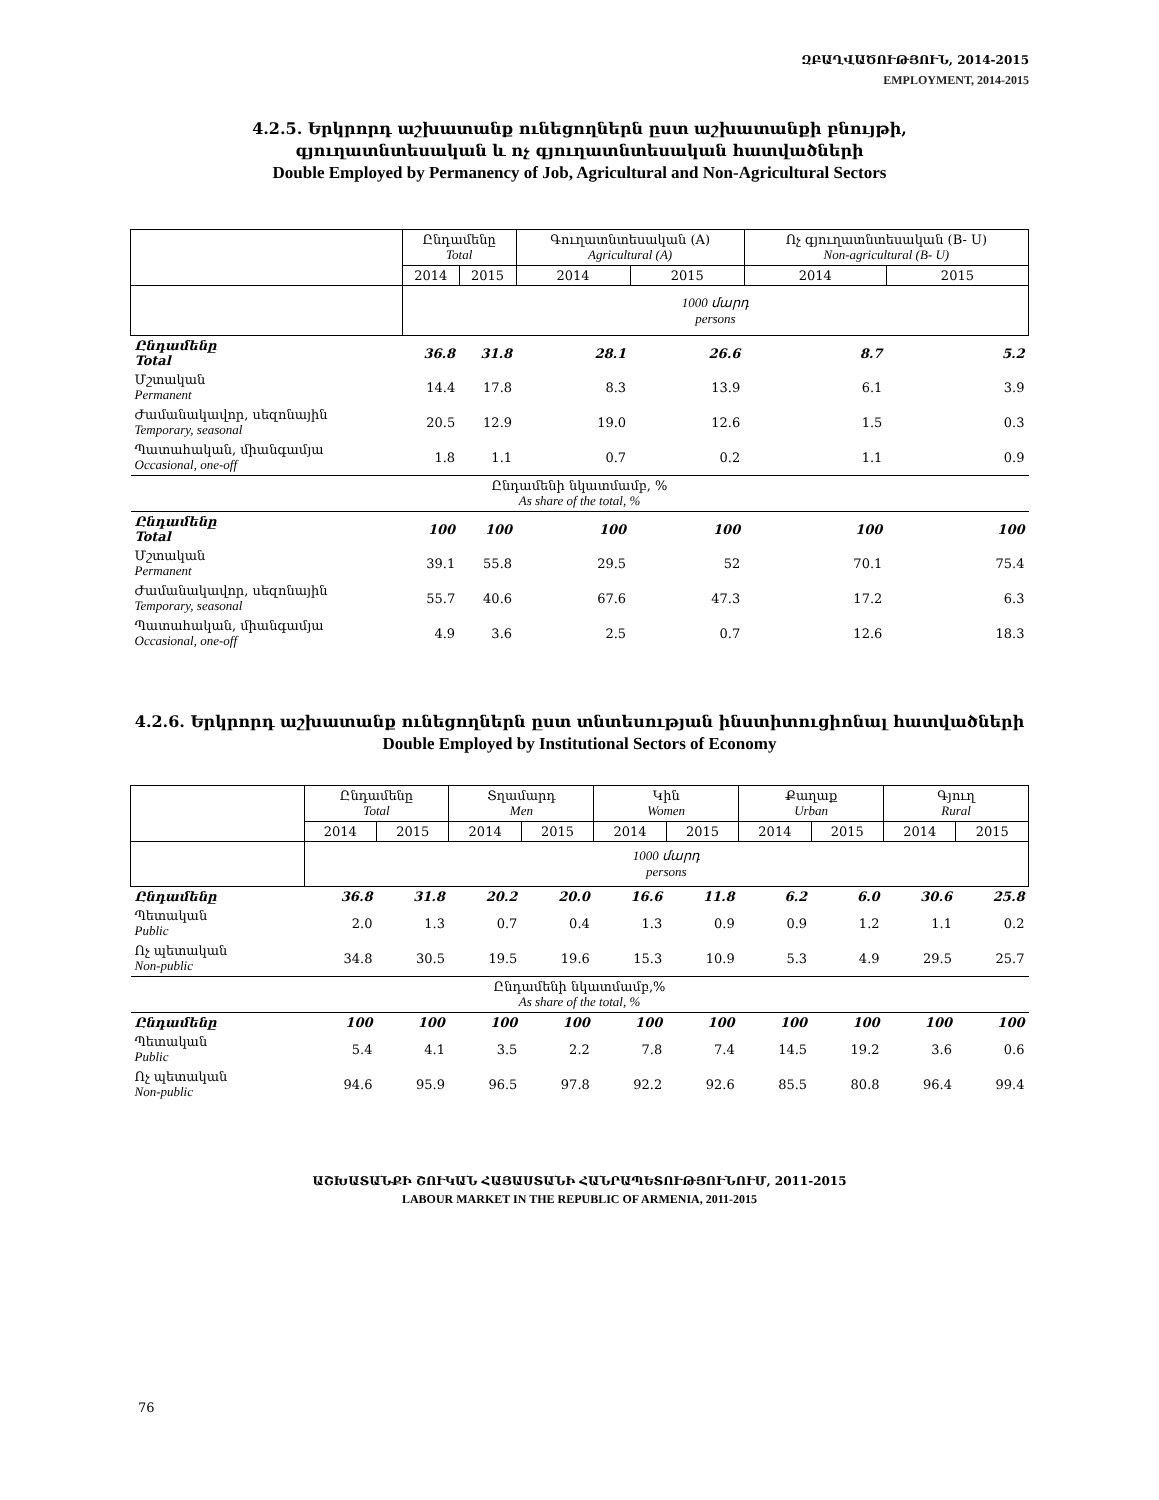ԶԲԱՂՎԱԾՈՒԹՅՈՒՆ, 2014-2015
EMPLOYMENT, 2014-2015
4.2.5. Երկրորդ աշխատանք ունեցողներն ըստ աշխատանքի բնույթի,
գյուղատնտեսական և ոչ գյուղատնտեսական հատվածների
Double Employed by Permanency of Job, Agricultural and Non-Agricultural Sectors
| | Ընդամենը Total | | Գուղատնտեսական (A) Agricultural (A) | | Ոչ գյուղատնտեսական (B- U) Non-agricultural (B- U) | |
| --- | --- | --- | --- | --- | --- | --- |
| | 2014 | 2015 | 2014 | 2015 | 2014 | 2015 |
| | 1000 մարդ persons | | | | | |
| Ընդամենը Total | 36.8 | 31.8 | 28.1 | 26.6 | 8.7 | 5.2 |
| Մշտական Permanent | 14.4 | 17.8 | 8.3 | 13.9 | 6.1 | 3.9 |
| Ժամանակավոր, սեզոնային Temporary, seasonal | 20.5 | 12.9 | 19.0 | 12.6 | 1.5 | 0.3 |
| Պատահական, միանգամյա Occasional, one-off | 1.8 | 1.1 | 0.7 | 0.2 | 1.1 | 0.9 |
| Ընդամենի նկատմամբ, % As share of the total, % | | | | | | |
| Ընդամենը Total | 100 | 100 | 100 | 100 | 100 | 100 |
| Մշտական Permanent | 39.1 | 55.8 | 29.5 | 52 | 70.1 | 75.4 |
| Ժամանակավոր, սեզոնային Temporary, seasonal | 55.7 | 40.6 | 67.6 | 47.3 | 17.2 | 6.3 |
| Պատահական, միանգամյա Occasional, one-off | 4.9 | 3.6 | 2.5 | 0.7 | 12.6 | 18.3 |
4.2.6. Երկրորդ աշխատանք ունեցողներն ըստ տնտեսության ինստիտուցիոնալ հատվածների
Double Employed by Institutional Sectors of Economy
| | Ընդամենը Total | | Տղամարդ Men | | Կին Women | | Քաղաք Urban | | Գյուղ Rural | |
| --- | --- | --- | --- | --- | --- | --- | --- | --- | --- | --- |
| | 2014 | 2015 | 2014 | 2015 | 2014 | 2015 | 2014 | 2015 | 2014 | 2015 |
| | 1000 մարդ persons | | | | | | | | | |
| Ընդամենը | 36.8 | 31.8 | 20.2 | 20.0 | 16.6 | 11.8 | 6.2 | 6.0 | 30.6 | 25.8 |
| Պետական Public | 2.0 | 1.3 | 0.7 | 0.4 | 1.3 | 0.9 | 0.9 | 1.2 | 1.1 | 0.2 |
| Ոչ պետական Non-public | 34.8 | 30.5 | 19.5 | 19.6 | 15.3 | 10.9 | 5.3 | 4.9 | 29.5 | 25.7 |
| Ընդամենի նկատմամբ,% As share of the total, % | | | | | | | | | | |
| Ընդամենը | 100 | 100 | 100 | 100 | 100 | 100 | 100 | 100 | 100 | 100 |
| Պետական Public | 5.4 | 4.1 | 3.5 | 2.2 | 7.8 | 7.4 | 14.5 | 19.2 | 3.6 | 0.6 |
| Ոչ պետական Non-public | 94.6 | 95.9 | 96.5 | 97.8 | 92.2 | 92.6 | 85.5 | 80.8 | 96.4 | 99.4 |
ԱՇԽԱՏԱՆՔԻ ՇՈՒԿԱՆ ՀԱՅԱՍՏԱՆԻ ՀԱՆՐԱՊԵՏՈՒԹՅՈՒՆՈՒՄ, 2011-2015
LABOUR MARKET IN THE REPUBLIC OF ARMENIA, 2011-2015
76